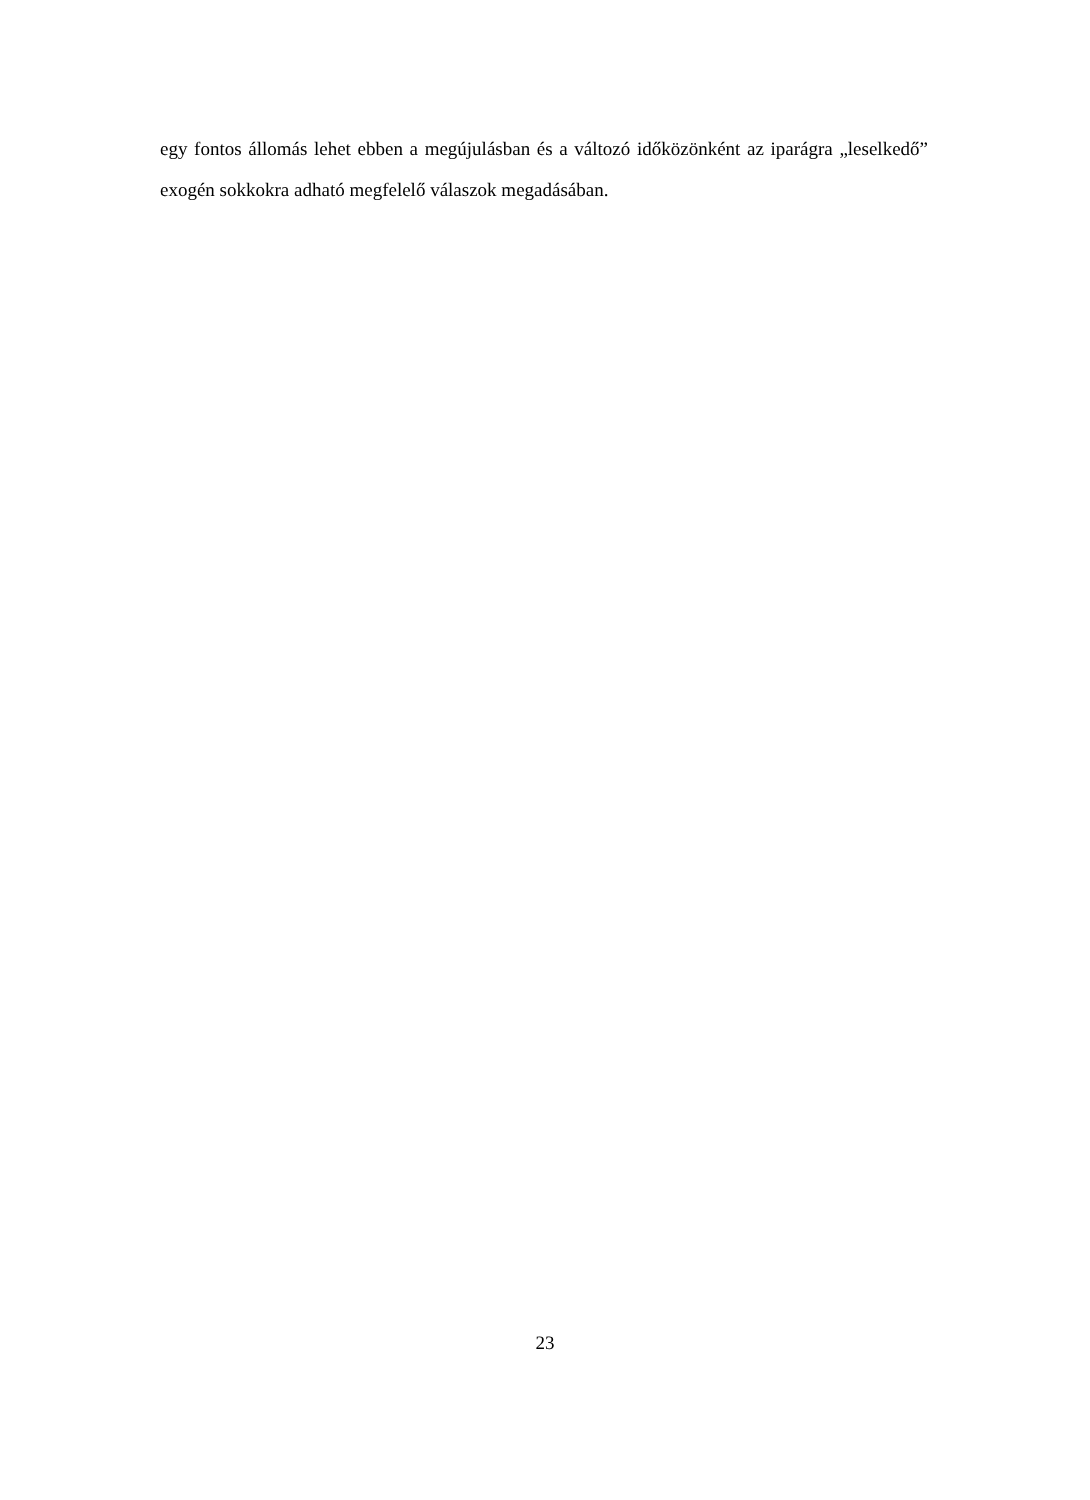egy fontos állomás lehet ebben a megújulásban és a változó időközönként az iparágra „leselkedő” exogén sokkokra adható megfelelő válaszok megadásában.
23